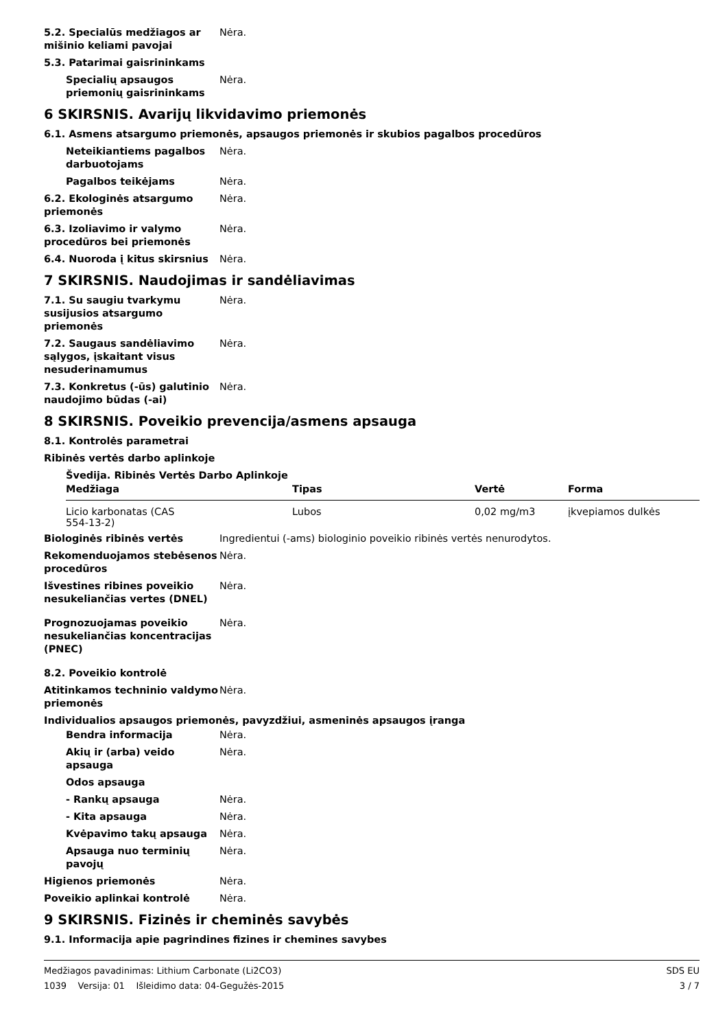5.2. Specialūs medžiagos ar mišinio keliami pavojai
Nėra.
5.3. Patarimai gaisrininkams
Specialių apsaugos priemonių gaisrininkams
Nėra.
6 SKIRSNIS. Avarijų likvidavimo priemonės
6.1. Asmens atsargumo priemonės, apsaugos priemonės ir skubios pagalbos procedūros
Neteikiantiems pagalbos darbuotojams
Nėra.
Pagalbos teikėjams Nėra.
6.2. Ekologinės atsargumo priemonės
Nėra.
6.3. Izoliavimo ir valymo procedūros bei priemonės
Nėra.
6.4. Nuoroda į kitus skirsnius
Nėra.
7 SKIRSNIS. Naudojimas ir sandėliavimas
7.1. Su saugiu tvarkymu susijusios atsargumo priemonės
Nėra.
7.2. Saugaus sandėliavimo sąlygos, įskaitant visus nesuderinamumus
Nėra.
7.3. Konkretus (-ūs) galutinio naudojimo būdas (-ai)
Nėra.
8 SKIRSNIS. Poveikio prevencija/asmens apsauga
8.1. Kontrolės parametrai
Ribinės vertės darbo aplinkoje
Švedija. Ribinės Vertės Darbo Aplinkoje
| Medžiaga | Tipas | Vertė | Forma |
| --- | --- | --- | --- |
| Licio karbonatas (CAS 554-13-2) | Lubos | 0,02 mg/m3 | įkvepiamos dulkės |
Biologinės ribinės vertės Ingredientui (-ams) biologinio poveikio ribinės vertės nenurodytos.
Rekomenduojamos stebėsenos procedūros
Nėra.
Išvestines ribines poveikio nesukeliančias vertes (DNEL)
Nėra.
Prognozuojamas poveikio nesukeliančias koncentracijas (PNEC)
Nėra.
8.2. Poveikio kontrolė
Atitinkamos techninio valdymo priemonės
Nėra.
Individualios apsaugos priemonės, pavyzdžiui, asmeninės apsaugos įranga
Bendra informacija Nėra.
Akių ir (arba) veido apsauga
Nėra.
Odos apsauga
- Rankų apsauga Nėra.
- Kita apsauga Nėra.
Kvėpavimo takų apsauga Nėra.
Apsauga nuo terminių pavojų
Nėra.
Higienos priemonės Nėra.
Poveikio aplinkai kontrolė Nėra.
9 SKIRSNIS. Fizinės ir cheminės savybės
9.1. Informacija apie pagrindines fizines ir chemines savybes
Medžiagos pavadinimas: Lithium Carbonate (Li2CO3)
1039 Versija: 01 Išleidimo data: 04-Gegužės-2015
SDS EU
3 / 7